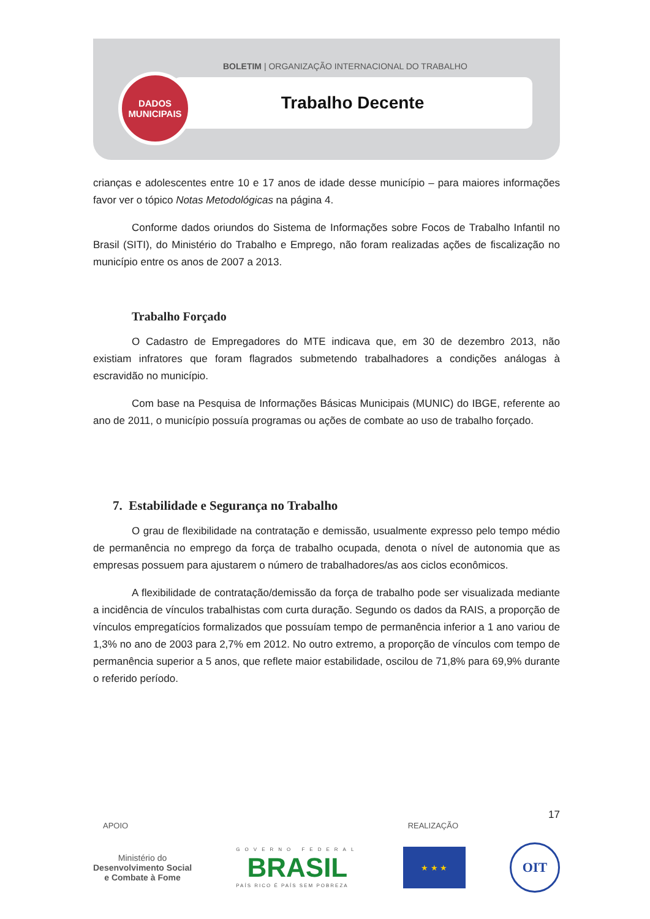BOLETIM | ORGANIZAÇÃO INTERNACIONAL DO TRABALHO
Trabalho Decente
DADOS
MUNICIPAIS
crianças e adolescentes entre 10 e 17 anos de idade desse município – para maiores informações favor ver o tópico Notas Metodológicas na página 4.
Conforme dados oriundos do Sistema de Informações sobre Focos de Trabalho Infantil no Brasil (SITI), do Ministério do Trabalho e Emprego, não foram realizadas ações de fiscalização no município entre os anos de 2007 a 2013.
Trabalho Forçado
O Cadastro de Empregadores do MTE indicava que, em 30 de dezembro 2013, não existiam infratores que foram flagrados submetendo trabalhadores a condições análogas à escravidão no município.
Com base na Pesquisa de Informações Básicas Municipais (MUNIC) do IBGE, referente ao ano de 2011, o município possuía programas ou ações de combate ao uso de trabalho forçado.
7. Estabilidade e Segurança no Trabalho
O grau de flexibilidade na contratação e demissão, usualmente expresso pelo tempo médio de permanência no emprego da força de trabalho ocupada, denota o nível de autonomia que as empresas possuem para ajustarem o número de trabalhadores/as aos ciclos econômicos.
A flexibilidade de contratação/demissão da força de trabalho pode ser visualizada mediante a incidência de vínculos trabalhistas com curta duração. Segundo os dados da RAIS, a proporção de vínculos empregatícios formalizados que possuíam tempo de permanência inferior a 1 ano variou de 1,3% no ano de 2003 para 2,7% em 2012. No outro extremo, a proporção de vínculos com tempo de permanência superior a 5 anos, que reflete maior estabilidade, oscilou de 71,8% para 69,9% durante o referido período.
17
APOIO REALIZAÇÃO
Ministério do
Desenvolvimento Social
e Combate à Fome
GOVERNO FEDERAL
BRASIL
PAÍS RICO É PAÍS SEM POBREZA
★ ★ ★
OIT